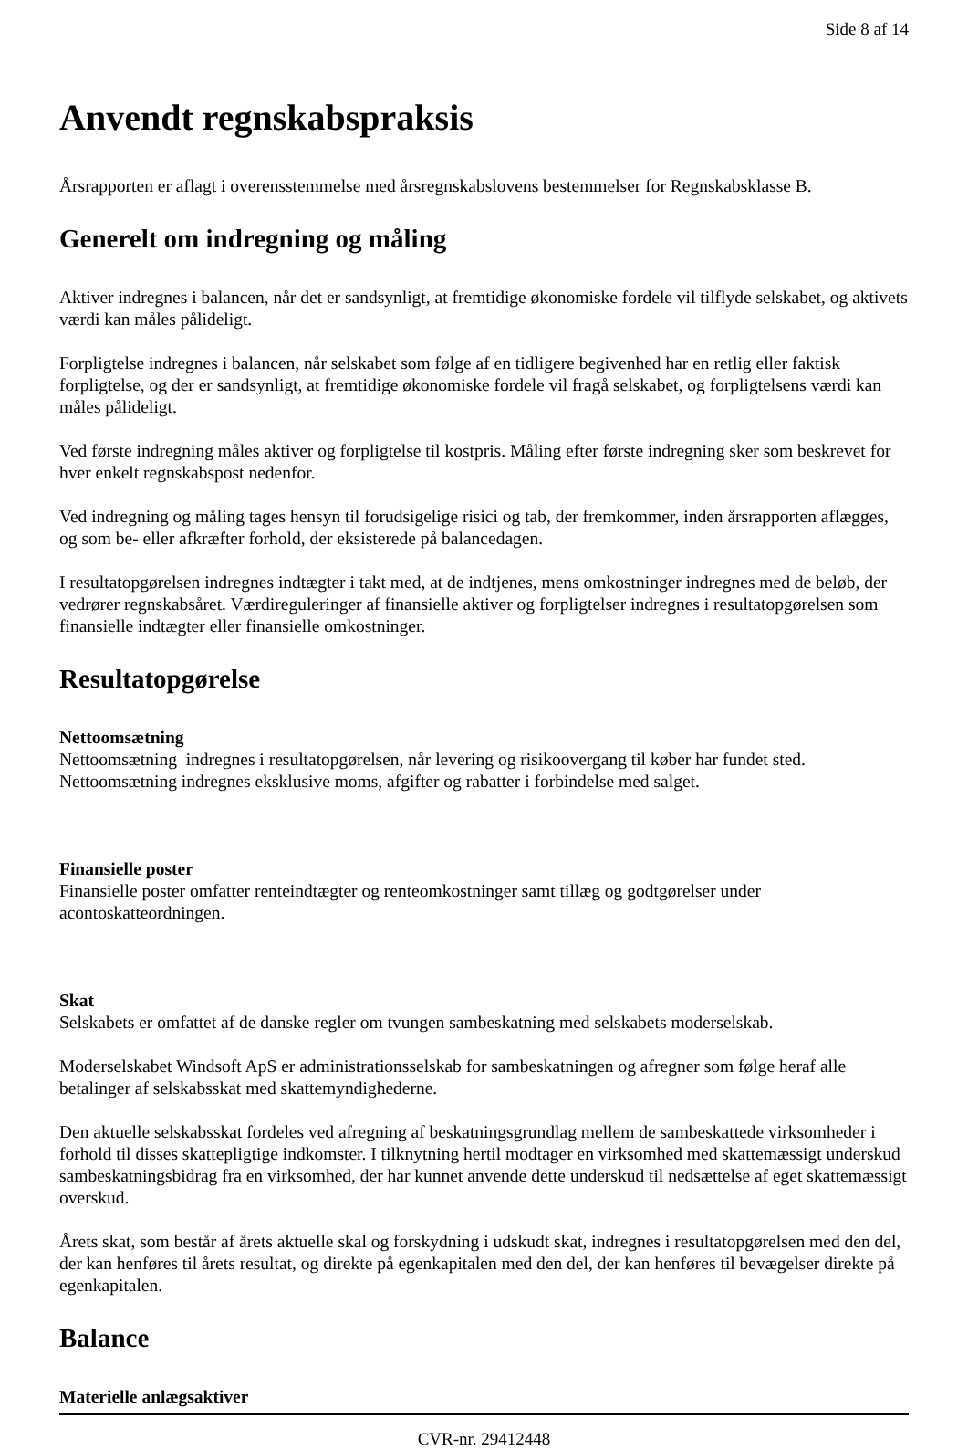Side 8 af 14
Anvendt regnskabspraksis
Årsrapporten er aflagt i overensstemmelse med årsregnskabslovens bestemmelser for Regnskabsklasse B.
Generelt om indregning og måling
Aktiver indregnes i balancen, når det er sandsynligt, at fremtidige økonomiske fordele vil tilflyde selskabet, og aktivets værdi kan måles pålideligt.
Forpligtelse indregnes i balancen, når selskabet som følge af en tidligere begivenhed har en retlig eller faktisk forpligtelse, og der er sandsynligt, at fremtidige økonomiske fordele vil fragå selskabet, og forpligtelsens værdi kan måles pålideligt.
Ved første indregning måles aktiver og forpligtelse til kostpris. Måling efter første indregning sker som beskrevet for hver enkelt regnskabspost nedenfor.
Ved indregning og måling tages hensyn til forudsigelige risici og tab, der fremkommer, inden årsrapporten aflægges, og som be- eller afkræfter forhold, der eksisterede på balancedagen.
I resultatopgørelsen indregnes indtægter i takt med, at de indtjenes, mens omkostninger indregnes med de beløb, der vedrører regnskabsåret. Værdireguleringer af finansielle aktiver og forpligtelser indregnes i resultatopgørelsen som finansielle indtægter eller finansielle omkostninger.
Resultatopgørelse
Nettoomsætning
Nettoomsætning indregnes i resultatopgørelsen, når levering og risikoovergang til køber har fundet sted. Nettoomsætning indregnes eksklusive moms, afgifter og rabatter i forbindelse med salget.
Finansielle poster
Finansielle poster omfatter renteindtægter og renteomkostninger samt tillæg og godtgørelser under acontoskatteordningen.
Skat
Selskabets er omfattet af de danske regler om tvungen sambeskatning med selskabets moderselskab.
Moderselskabet Windsoft ApS er administrationsselskab for sambeskatningen og afregner som følge heraf alle betalinger af selskabsskat med skattemyndighederne.
Den aktuelle selskabsskat fordeles ved afregning af beskatningsgrundlag mellem de sambeskattede virksomheder i forhold til disses skattepligtige indkomster. I tilknytning hertil modtager en virksomhed med skattemæssigt underskud sambeskatningsbidrag fra en virksomhed, der har kunnet anvende dette underskud til nedsættelse af eget skattemæssigt overskud.
Årets skat, som består af årets aktuelle skal og forskydning i udskudt skat, indregnes i resultatopgørelsen med den del, der kan henføres til årets resultat, og direkte på egenkapitalen med den del, der kan henføres til bevægelser direkte på egenkapitalen.
Balance
Materielle anlægsaktiver
CVR-nr. 29412448